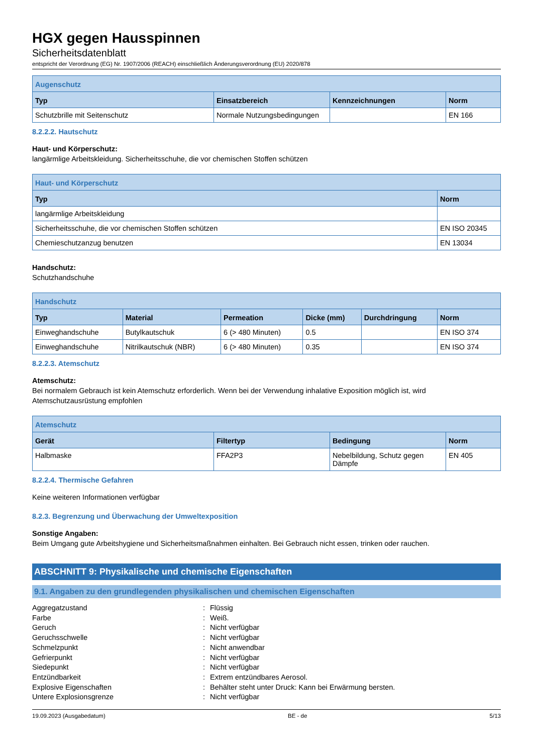HGX gegen Hausspinnen
Sicherheitsdatenblatt
entspricht der Verordnung (EG) Nr. 1907/2006 (REACH) einschließlich Änderungsverordnung (EU) 2020/878
| Augenschutz | | | |
| --- | --- | --- | --- |
| Typ | Einsatzbereich | Kennzeichnungen | Norm |
| Schutzbrille mit Seitenschutz | Normale Nutzungsbedingungen | | EN 166 |
8.2.2.2. Hautschutz
Haut- und Körperschutz:
langärmlige Arbeitskleidung. Sicherheitsschuhe, die vor chemischen Stoffen schützen
| Haut- und Körperschutz | |
| --- | --- |
| Typ | Norm |
| langärmlige Arbeitskleidung | |
| Sicherheitsschuhe, die vor chemischen Stoffen schützen | EN ISO 20345 |
| Chemieschutzanzug benutzen | EN 13034 |
Handschutz:
Schutzhandschuhe
| Handschutz | | | | | |
| --- | --- | --- | --- | --- | --- |
| Typ | Material | Permeation | Dicke (mm) | Durchdringung | Norm |
| Einweghandschuhe | Butylkautschuk | 6 (> 480 Minuten) | 0.5 | | EN ISO 374 |
| Einweghandschuhe | Nitrilkautschuk (NBR) | 6 (> 480 Minuten) | 0.35 | | EN ISO 374 |
8.2.2.3. Atemschutz
Atemschutz:
Bei normalem Gebrauch ist kein Atemschutz erforderlich. Wenn bei der Verwendung inhalative Exposition möglich ist, wird Atemschutzausrüstung empfohlen
| Atemschutz | | | |
| --- | --- | --- | --- |
| Gerät | Filtertyp | Bedingung | Norm |
| Halbmaske | FFA2P3 | Nebelbildung, Schutz gegen Dämpfe | EN 405 |
8.2.2.4. Thermische Gefahren
Keine weiteren Informationen verfügbar
8.2.3. Begrenzung und Überwachung der Umweltexposition
Sonstige Angaben:
Beim Umgang gute Arbeitshygiene und Sicherheitsmaßnahmen einhalten. Bei Gebrauch nicht essen, trinken oder rauchen.
ABSCHNITT 9: Physikalische und chemische Eigenschaften
9.1. Angaben zu den grundlegenden physikalischen und chemischen Eigenschaften
Aggregatzustand: Flüssig
Farbe: Weiß.
Geruch: Nicht verfügbar
Geruchsschwelle: Nicht verfügbar
Schmelzpunkt: Nicht anwendbar
Gefrierpunkt: Nicht verfügbar
Siedepunkt: Nicht verfügbar
Entzündbarkeit: Extrem entzündbares Aerosol.
Explosive Eigenschaften: Behälter steht unter Druck: Kann bei Erwärmung bersten.
Untere Explosionsgrenze: Nicht verfügbar
19.09.2023 (Ausgabedatum) BE - de 5/13